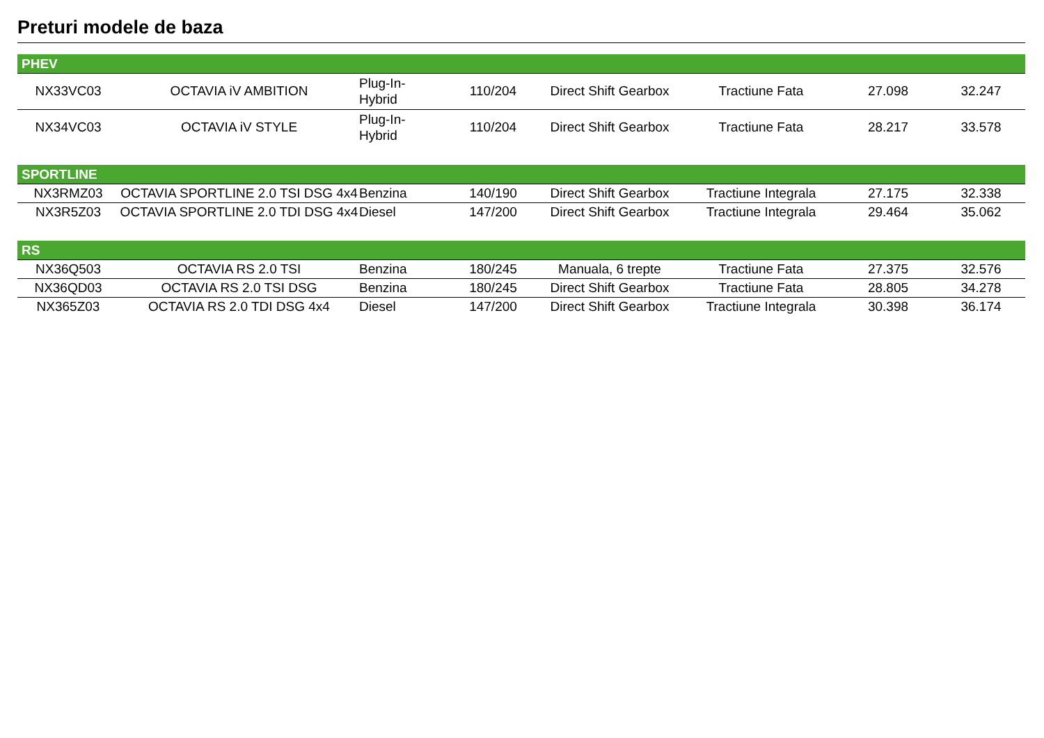Preturi modele de baza
| PHEV | | | | | | | |
| --- | --- | --- | --- | --- | --- | --- | --- |
| NX33VC03 | OCTAVIA iV AMBITION | Plug-In- Hybrid | 110/204 | Direct Shift Gearbox | Tractiune Fata | 27.098 | 32.247 |
| NX34VC03 | OCTAVIA iV STYLE | Plug-In- Hybrid | 110/204 | Direct Shift Gearbox | Tractiune Fata | 28.217 | 33.578 |
| SPORTLINE | | | | | | | |
| NX3RMZ03 | OCTAVIA SPORTLINE 2.0 TSI DSG 4x4 | Benzina | 140/190 | Direct Shift Gearbox | Tractiune Integrala | 27.175 | 32.338 |
| NX3R5Z03 | OCTAVIA SPORTLINE 2.0 TDI DSG 4x4 | Diesel | 147/200 | Direct Shift Gearbox | Tractiune Integrala | 29.464 | 35.062 |
| RS | | | | | | | |
| NX36Q503 | OCTAVIA RS 2.0 TSI | Benzina | 180/245 | Manuala, 6 trepte | Tractiune Fata | 27.375 | 32.576 |
| NX36QD03 | OCTAVIA RS 2.0 TSI DSG | Benzina | 180/245 | Direct Shift Gearbox | Tractiune Fata | 28.805 | 34.278 |
| NX365Z03 | OCTAVIA RS 2.0 TDI DSG 4x4 | Diesel | 147/200 | Direct Shift Gearbox | Tractiune Integrala | 30.398 | 36.174 |